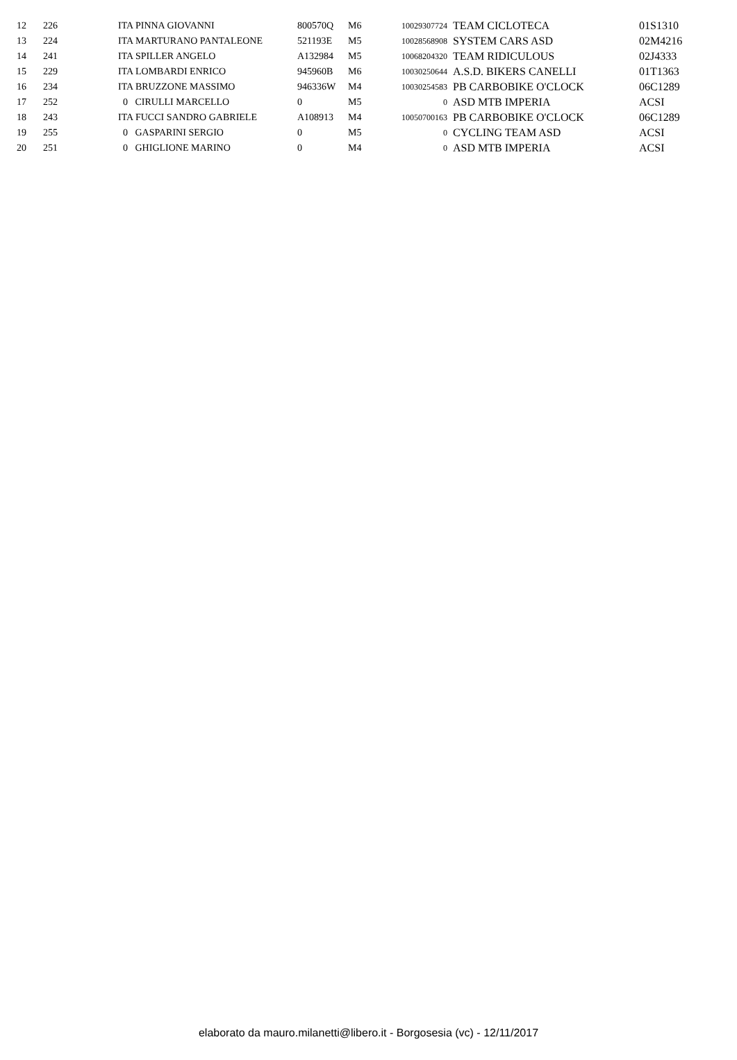| 12 | 226 | ITA PINNA GIOVANNI | 800570Q | M6 | 10029307724 | TEAM CICLOTECA | 01S1310 |
| 13 | 224 | ITA MARTURANO PANTALEONE | 521193E | M5 | 10028568908 | SYSTEM CARS ASD | 02M4216 |
| 14 | 241 | ITA SPILLER ANGELO | A132984 | M5 | 10068204320 | TEAM RIDICULOUS | 02J4333 |
| 15 | 229 | ITA LOMBARDI ENRICO | 945960B | M6 | 10030250644 | A.S.D. BIKERS CANELLI | 01T1363 |
| 16 | 234 | ITA BRUZZONE MASSIMO | 946336W | M4 | 10030254583 | PB CARBOBIKE O'CLOCK | 06C1289 |
| 17 | 252 | 0 CIRULLI MARCELLO | 0 | M5 | 0 | ASD MTB IMPERIA | ACSI |
| 18 | 243 | ITA FUCCI SANDRO GABRIELE | A108913 | M4 | 10050700163 | PB CARBOBIKE O'CLOCK | 06C1289 |
| 19 | 255 | 0 GASPARINI SERGIO | 0 | M5 | 0 | CYCLING TEAM ASD | ACSI |
| 20 | 251 | 0 GHIGLIONE MARINO | 0 | M4 | 0 | ASD MTB IMPERIA | ACSI |
elaborato da mauro.milanetti@libero.it - Borgosesia (vc) - 12/11/2017